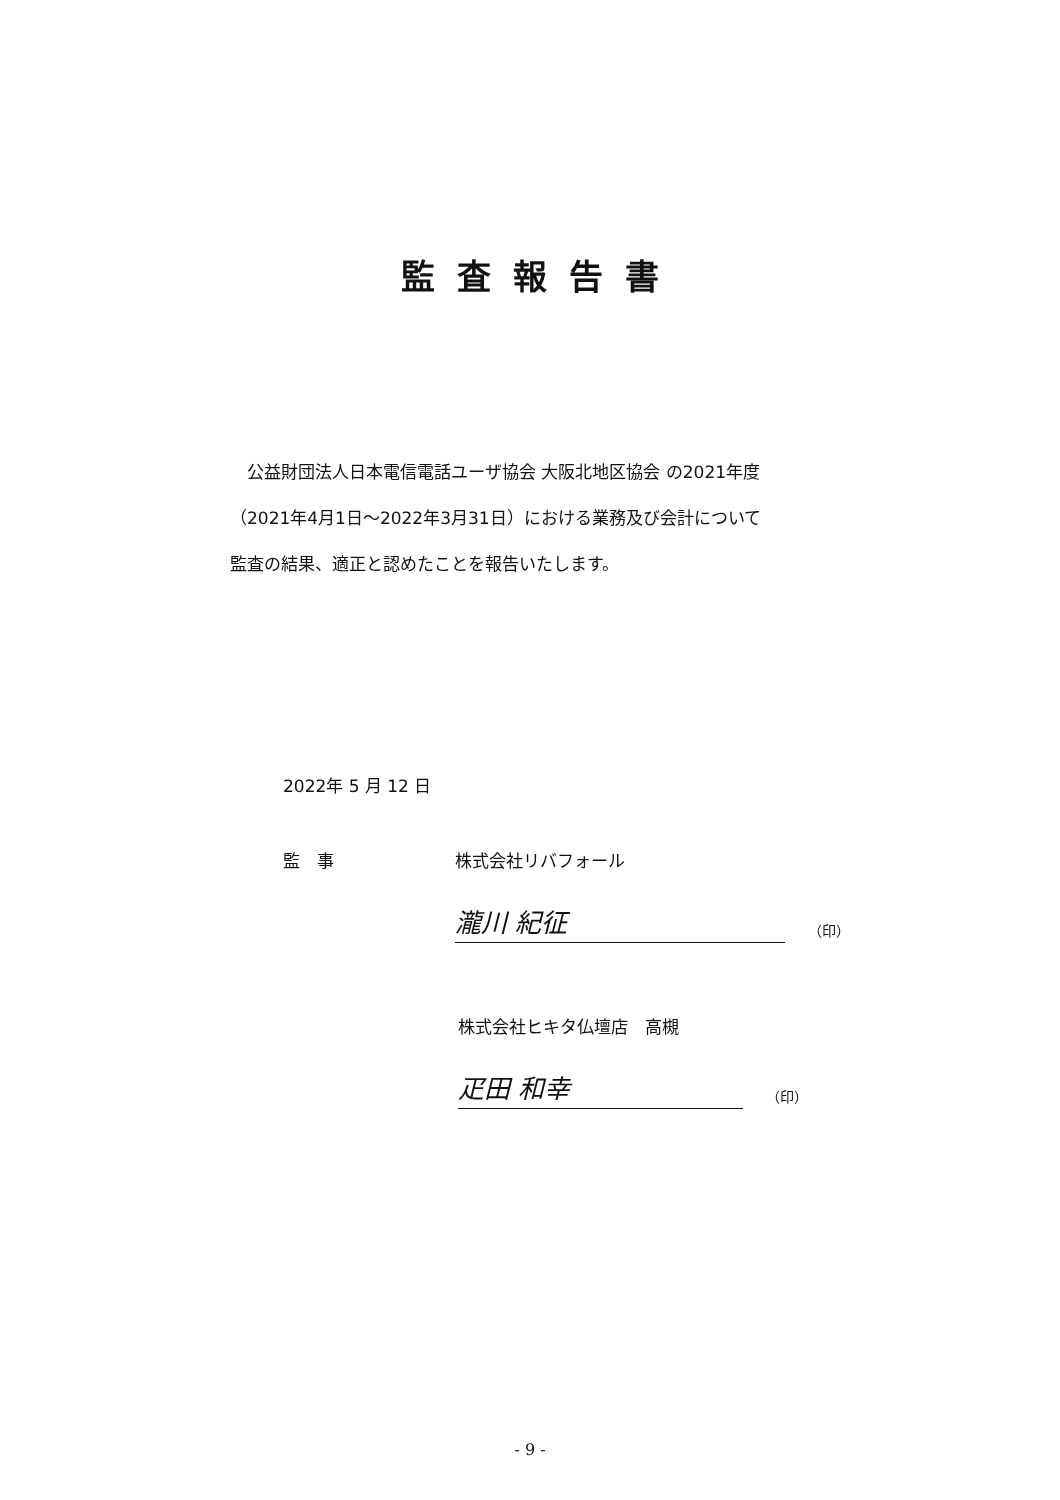監査報告書
　公益財団法人日本電信電話ユーザ協会 大阪北地区協会 の2021年度
（2021年4月1日～2022年3月31日）における業務及び会計について
監査の結果、適正と認めたことを報告いたします。
2022年 5 月 12 日
監　事 株式会社リバフォール
瀧川 紀征 （印）
株式会社ヒキタ仏壇店　高槻
疋田 和幸 （印）
- 9 -